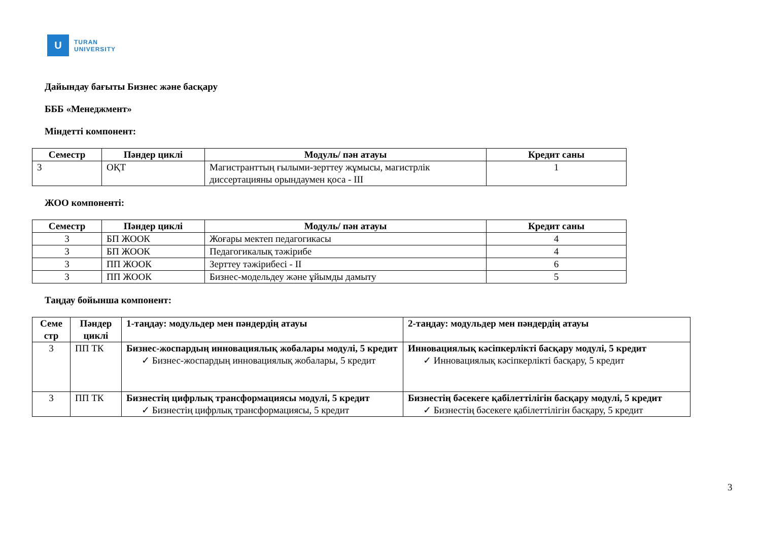U
TURAN
UNIVERSITY
Дайындау бағыты Бизнес және басқару
БББ «Менеджмент»
Міндетті компонент:
| Семестр | Пәндер циклі | Модуль/ пән атауы | Кредит саны |
| --- | --- | --- | --- |
| 3 | ОҚТ | Магистранттың ғылыми-зерттеу жұмысы, магистрлік диссертацияны орындаумен қоса - III | 1 |
ЖОО компоненті:
| Семестр | Пәндер циклі | Модуль/ пән атауы | Кредит саны |
| --- | --- | --- | --- |
| 3 | БП ЖООК | Жоғары мектеп педагогикасы | 4 |
| 3 | БП ЖООК | Педагогикалық тәжірибе | 4 |
| 3 | ПП ЖООК | Зерттеу тәжірибесі - II | 6 |
| 3 | ПП ЖООК | Бизнес-модельдеу және ұйымды дамыту | 5 |
Таңдау бойынша компонент:
| Семе стр | Пәндер циклі | 1-таңдау: модульдер мен пәндердің атауы | 2-таңдау: модульдер мен пәндердің атауы |
| --- | --- | --- | --- |
| 3 | ПП ТК | Бизнес-жоспардың инновациялық жобалары модулі, 5 кредит ✓ Бизнес-жоспардың инновациялық жобалары, 5 кредит | Инновациялық кәсіпкерлікті басқару модулі, 5 кредит ✓ Инновациялық кәсіпкерлікті басқару, 5 кредит |
| 3 | ПП ТК | Бизнестің цифрлық трансформациясы модулі, 5 кредит ✓ Бизнестің цифрлық трансформациясы, 5 кредит | Бизнестің бәсекеге қабілеттілігін басқару модулі, 5 кредит ✓ Бизнестің бәсекеге қабілеттілігін басқару, 5 кредит |
3